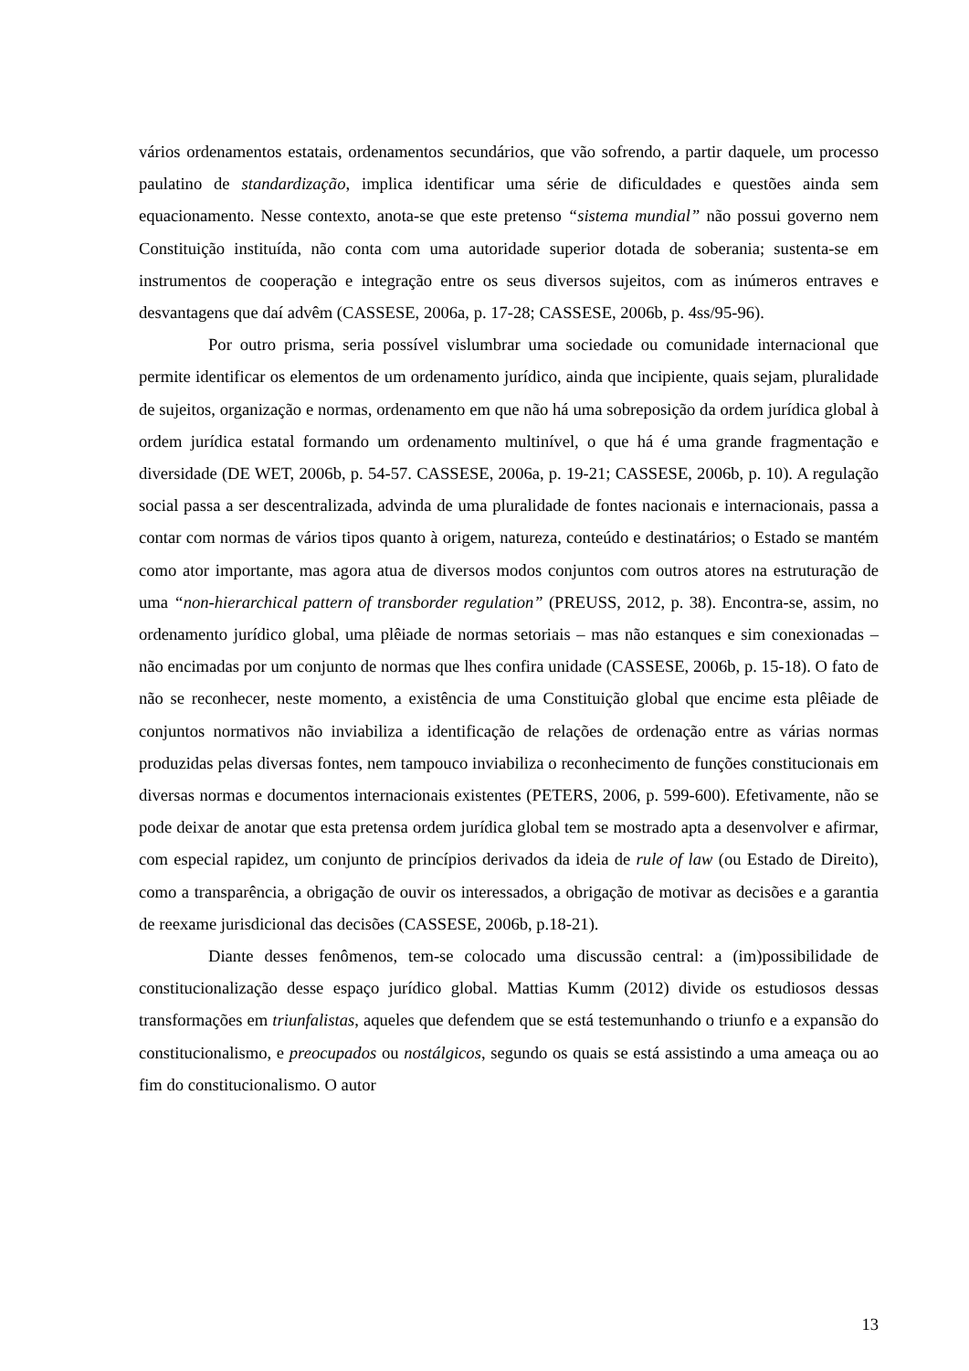vários ordenamentos estatais, ordenamentos secundários, que vão sofrendo, a partir daquele, um processo paulatino de standardização, implica identificar uma série de dificuldades e questões ainda sem equacionamento. Nesse contexto, anota-se que este pretenso “sistema mundial” não possui governo nem Constituição instituída, não conta com uma autoridade superior dotada de soberania; sustenta-se em instrumentos de cooperação e integração entre os seus diversos sujeitos, com as inúmeros entraves e desvantagens que daí advêm (CASSESE, 2006a, p. 17-28; CASSESE, 2006b, p. 4ss/95-96).
Por outro prisma, seria possível vislumbrar uma sociedade ou comunidade internacional que permite identificar os elementos de um ordenamento jurídico, ainda que incipiente, quais sejam, pluralidade de sujeitos, organização e normas, ordenamento em que não há uma sobreposição da ordem jurídica global à ordem jurídica estatal formando um ordenamento multinível, o que há é uma grande fragmentação e diversidade (DE WET, 2006b, p. 54-57. CASSESE, 2006a, p. 19-21; CASSESE, 2006b, p. 10). A regulação social passa a ser descentralizada, advinda de uma pluralidade de fontes nacionais e internacionais, passa a contar com normas de vários tipos quanto à origem, natureza, conteúdo e destinatários; o Estado se mantém como ator importante, mas agora atua de diversos modos conjuntos com outros atores na estruturação de uma “non-hierarchical pattern of transborder regulation” (PREUSS, 2012, p. 38). Encontra-se, assim, no ordenamento jurídico global, uma plêiade de normas setoriais – mas não estanques e sim conexionadas – não encimadas por um conjunto de normas que lhes confira unidade (CASSESE, 2006b, p. 15-18). O fato de não se reconhecer, neste momento, a existência de uma Constituição global que encime esta plêiade de conjuntos normativos não inviabiliza a identificação de relações de ordenação entre as várias normas produzidas pelas diversas fontes, nem tampouco inviabiliza o reconhecimento de funções constitucionais em diversas normas e documentos internacionais existentes (PETERS, 2006, p. 599-600). Efetivamente, não se pode deixar de anotar que esta pretensa ordem jurídica global tem se mostrado apta a desenvolver e afirmar, com especial rapidez, um conjunto de princípios derivados da ideia de rule of law (ou Estado de Direito), como a transparência, a obrigação de ouvir os interessados, a obrigação de motivar as decisões e a garantia de reexame jurisdicional das decisões (CASSESE, 2006b, p.18-21).
Diante desses fenômenos, tem-se colocado uma discussão central: a (im)possibilidade de constitucionalização desse espaço jurídico global. Mattias Kumm (2012) divide os estudiosos dessas transformações em triunfalistas, aqueles que defendem que se está testemunhando o triunfo e a expansão do constitucionalismo, e preocupados ou nostálgicos, segundo os quais se está assistindo a uma ameaça ou ao fim do constitucionalismo. O autor
13